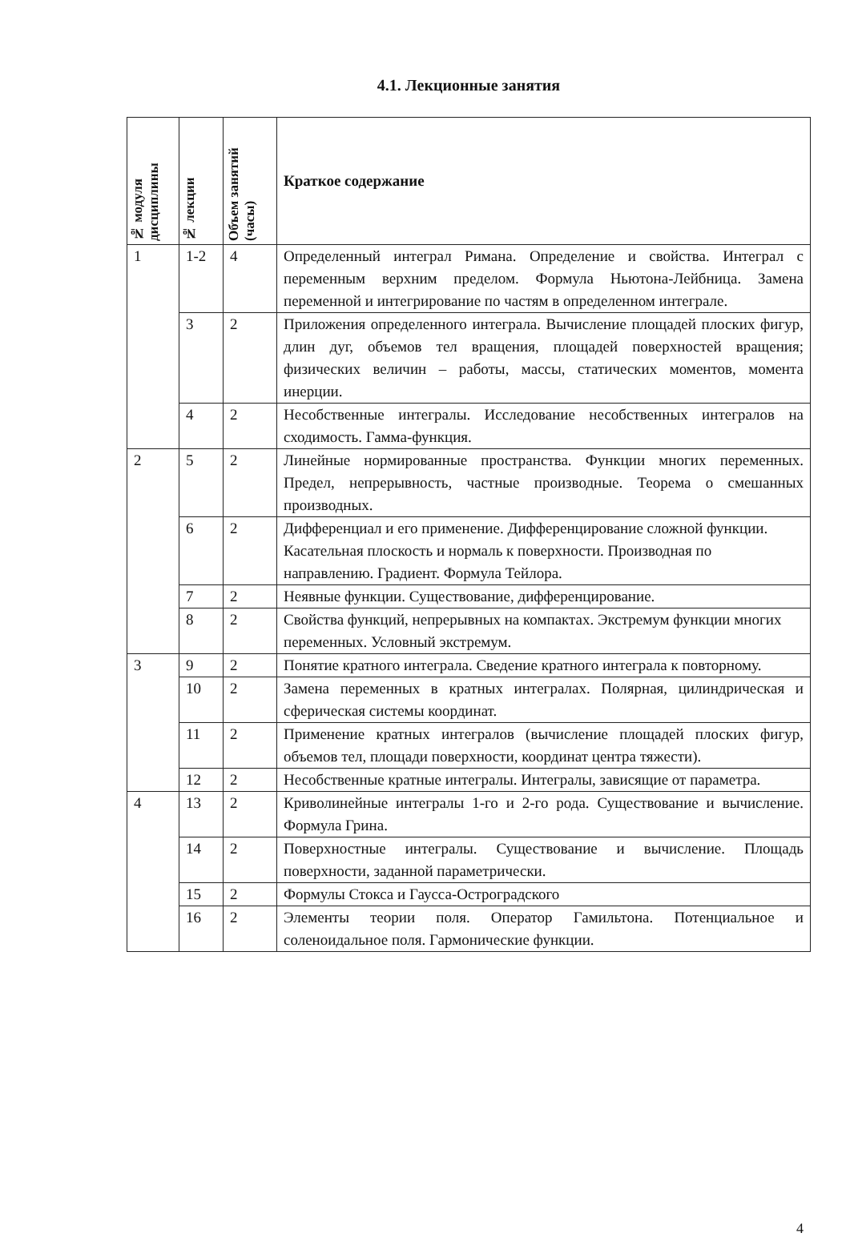4.1. Лекционные занятия
| № модуля дисциплины | № лекции | Объем занятий (часы) | Краткое содержание |
| --- | --- | --- | --- |
| 1 | 1-2 | 4 | Определенный интеграл Римана. Определение и свойства. Интеграл с переменным верхним пределом. Формула Ньютона-Лейбница. Замена переменной и интегрирование по частям в определенном интеграле. |
| | 3 | 2 | Приложения определенного интеграла. Вычисление площадей плоских фигур, длин дуг, объемов тел вращения, площадей поверхностей вращения; физических величин – работы, массы, статических моментов, момента инерции. |
| | 4 | 2 | Несобственные интегралы. Исследование несобственных интегралов на сходимость. Гамма-функция. |
| 2 | 5 | 2 | Линейные нормированные пространства. Функции многих переменных. Предел, непрерывность, частные производные. Теорема о смешанных производных. |
| | 6 | 2 | Дифференциал и его применение. Дифференцирование сложной функции. Касательная плоскость и нормаль к поверхности. Производная по направлению. Градиент. Формула Тейлора. |
| | 7 | 2 | Неявные функции. Существование, дифференцирование. |
| | 8 | 2 | Свойства функций, непрерывных на компактах. Экстремум функции многих переменных. Условный экстремум. |
| 3 | 9 | 2 | Понятие кратного интеграла. Сведение кратного интеграла к повторному. |
| | 10 | 2 | Замена переменных в кратных интегралах. Полярная, цилиндрическая и сферическая системы координат. |
| | 11 | 2 | Применение кратных интегралов (вычисление площадей плоских фигур, объемов тел, площади поверхности, координат центра тяжести). |
| | 12 | 2 | Несобственные кратные интегралы. Интегралы, зависящие от параметра. |
| 4 | 13 | 2 | Криволинейные интегралы 1-го и 2-го рода. Существование и вычисление. Формула Грина. |
| | 14 | 2 | Поверхностные интегралы. Существование и вычисление. Площадь поверхности, заданной параметрически. |
| | 15 | 2 | Формулы Стокса и Гаусса-Остроградского |
| | 16 | 2 | Элементы теории поля. Оператор Гамильтона. Потенциальное и соленоидальное поля. Гармонические функции. |
4